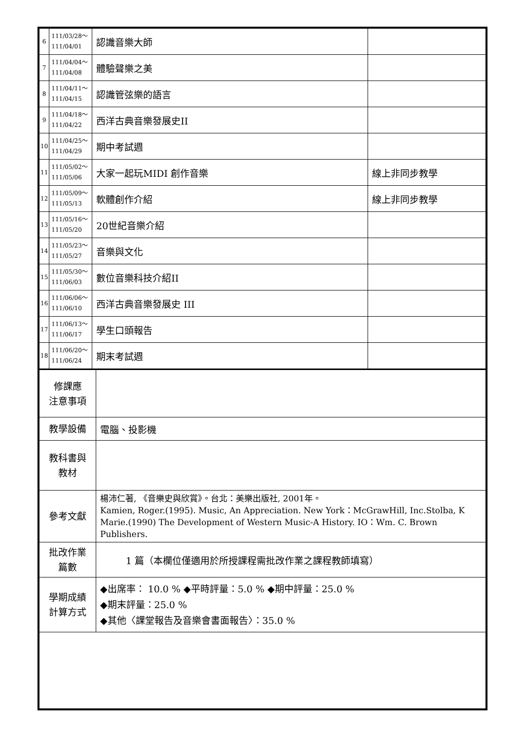| 6 | 111/03/28～ 111/04/01 | 認識音樂大師 | |
| 7 | 111/04/04～ 111/04/08 | 體驗聲樂之美 | |
| 8 | 111/04/11～ 111/04/15 | 認識管弦樂的語言 | |
| 9 | 111/04/18～ 111/04/22 | 西洋古典音樂發展史II | |
| 10 | 111/04/25～ 111/04/29 | 期中考試週 | |
| 11 | 111/05/02～ 111/05/06 | 大家一起玩MIDI 創作音樂 | 線上非同步教學 |
| 12 | 111/05/09～ 111/05/13 | 軟體創作介紹 | 線上非同步教學 |
| 13 | 111/05/16～ 111/05/20 | 20世紀音樂介紹 | |
| 14 | 111/05/23～ 111/05/27 | 音樂與文化 | |
| 15 | 111/05/30～ 111/06/03 | 數位音樂科技介紹II | |
| 16 | 111/06/06～ 111/06/10 | 西洋古典音樂發展史 III | |
| 17 | 111/06/13～ 111/06/17 | 學生口頭報告 | |
| 18 | 111/06/20～ 111/06/24 | 期末考試週 | |
| 修課應 注意事項 | |
| 教學設備 | 電腦、投影機 |
| 教科書與 教材 | |
| 參考文獻 | 楊沛仁著, 《音樂史與欣賞》。台北：美樂出版社, 2001年。 Kamien, Roger.(1995). Music, An Appreciation. New York：McGrawHill, Inc.Stolba, K Marie.(1990) The Development of Western Music-A History. IO：Wm. C. Brown Publishers. |
| 批改作業 篇數 | 1 篇（本欄位僅適用於所授課程需批改作業之課程教師填寫） |
| 學期成績 計算方式 | ◆出席率： 10.0 % ◆平時評量：5.0 % ◆期中評量：25.0 % ◆期末評量：25.0 % ◆其他〈課堂報告及音樂會書面報告〉：35.0 % |